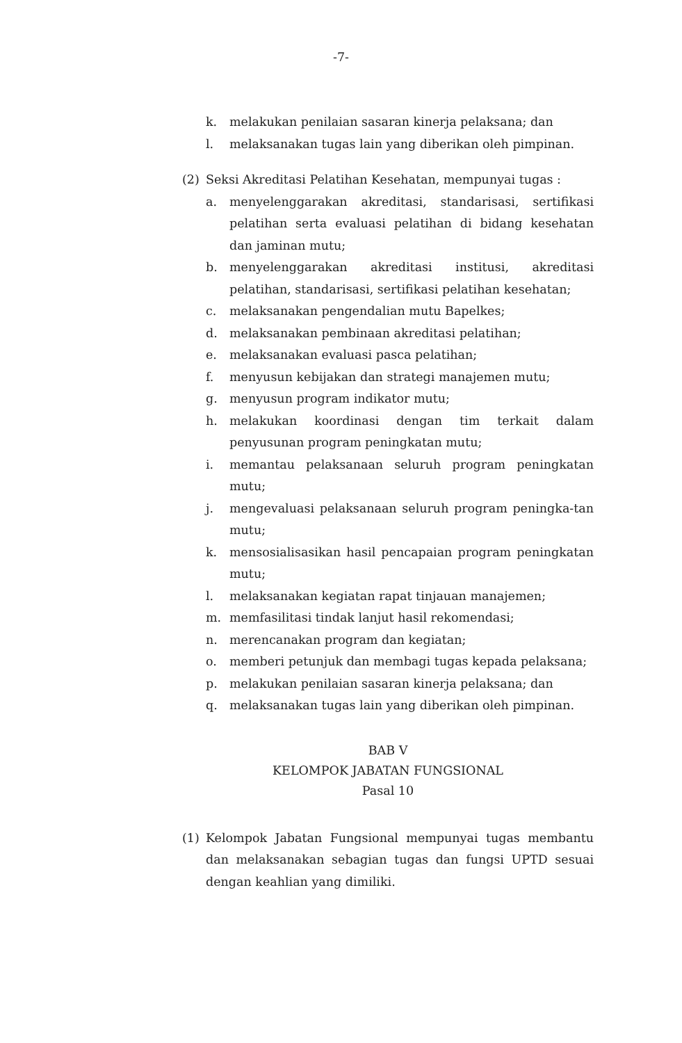-7-
k. melakukan penilaian sasaran kinerja pelaksana; dan
l. melaksanakan tugas lain yang diberikan oleh pimpinan.
(2) Seksi Akreditasi Pelatihan Kesehatan, mempunyai tugas :
a. menyelenggarakan akreditasi, standarisasi, sertifikasi pelatihan serta evaluasi pelatihan di bidang kesehatan dan jaminan mutu;
b. menyelenggarakan akreditasi institusi, akreditasi pelatihan, standarisasi, sertifikasi pelatihan kesehatan;
c. melaksanakan pengendalian mutu Bapelkes;
d. melaksanakan pembinaan akreditasi pelatihan;
e. melaksanakan evaluasi pasca pelatihan;
f. menyusun kebijakan dan strategi manajemen mutu;
g. menyusun program indikator mutu;
h. melakukan koordinasi dengan tim terkait dalam penyusunan program peningkatan mutu;
i. memantau pelaksanaan seluruh program peningkatan mutu;
j. mengevaluasi pelaksanaan seluruh program peningka-tan mutu;
k. mensosialisasikan hasil pencapaian program peningkatan mutu;
l. melaksanakan kegiatan rapat tinjauan manajemen;
m. memfasilitasi tindak lanjut hasil rekomendasi;
n. merencanakan program dan kegiatan;
o. memberi petunjuk dan membagi tugas kepada pelaksana;
p. melakukan penilaian sasaran kinerja pelaksana; dan
q. melaksanakan tugas lain yang diberikan oleh pimpinan.
BAB V
KELOMPOK JABATAN FUNGSIONAL
Pasal 10
(1) Kelompok Jabatan Fungsional mempunyai tugas membantu dan melaksanakan sebagian tugas dan fungsi UPTD sesuai dengan keahlian yang dimiliki.